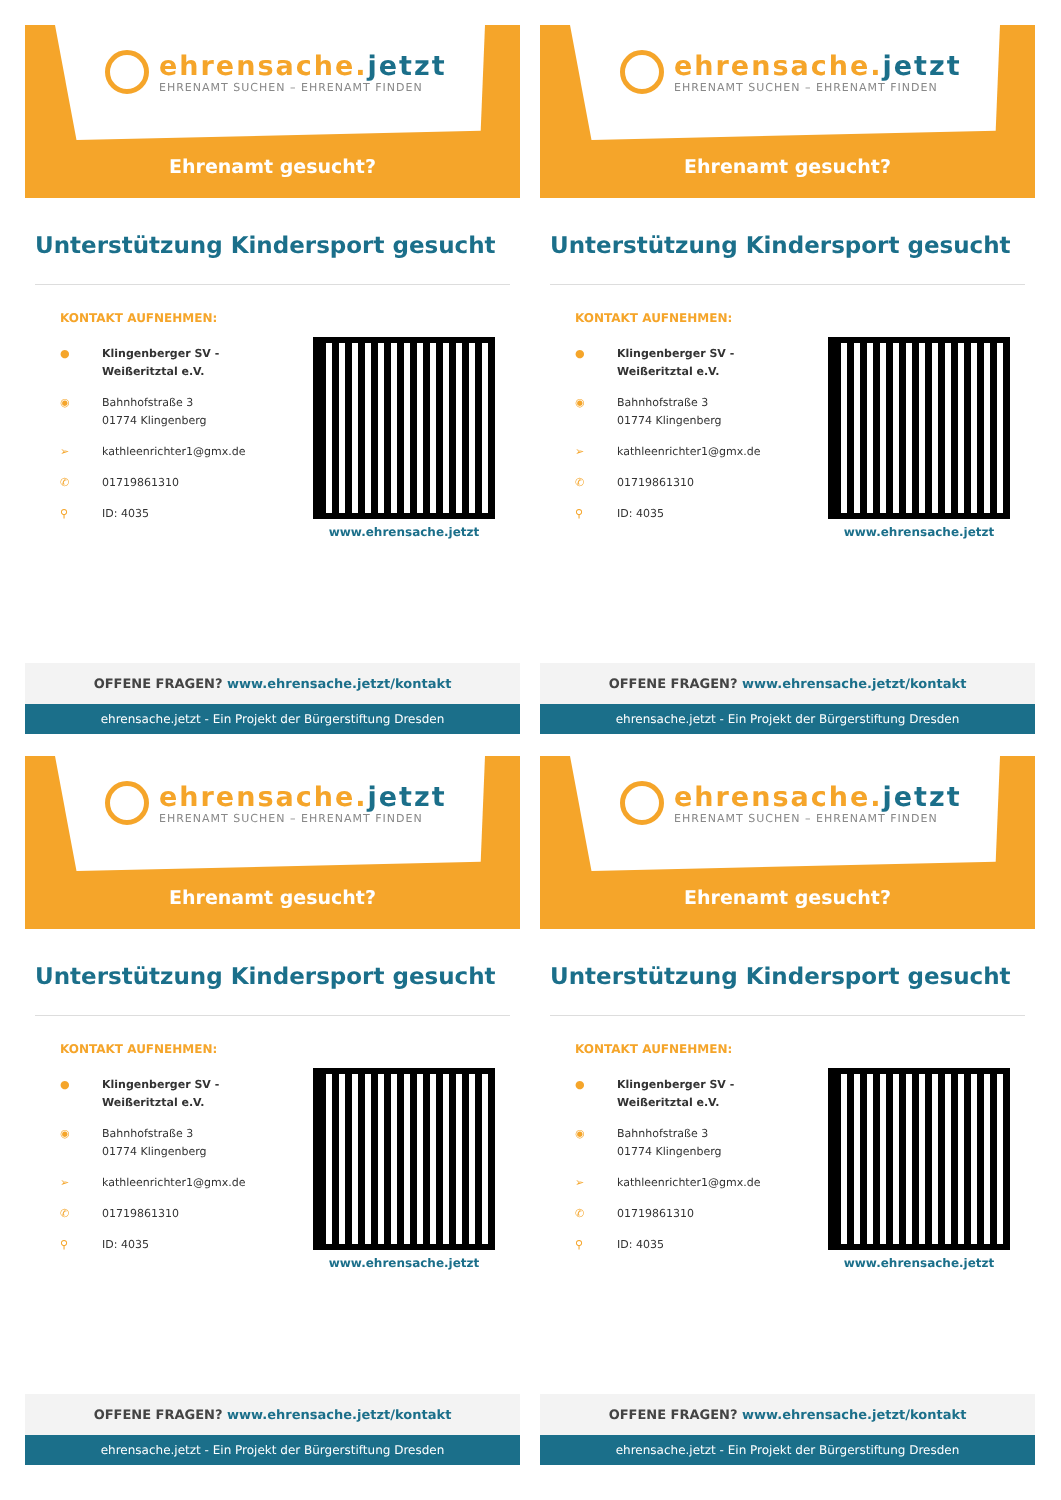ehrensache.jetzt
EHRENAMT SUCHEN – EHRENAMT FINDEN
Ehrenamt gesucht?
Unterstützung Kindersport gesucht
KONTAKT AUFNEHMEN:
● Klingenberger SV -
Weißeritztal e.V.
◉ Bahnhofstraße 3
01774 Klingenberg
➢ kathleenrichter1@gmx.de
✆ 01719861310
⚲ ID: 4035
www.ehrensache.jetzt
OFFENE FRAGEN? www.ehrensache.jetzt/kontakt
ehrensache.jetzt - Ein Projekt der Bürgerstiftung Dresden
ehrensache.jetzt
EHRENAMT SUCHEN – EHRENAMT FINDEN
Ehrenamt gesucht?
Unterstützung Kindersport gesucht
KONTAKT AUFNEHMEN:
● Klingenberger SV -
Weißeritztal e.V.
◉ Bahnhofstraße 3
01774 Klingenberg
➢ kathleenrichter1@gmx.de
✆ 01719861310
⚲ ID: 4035
www.ehrensache.jetzt
OFFENE FRAGEN? www.ehrensache.jetzt/kontakt
ehrensache.jetzt - Ein Projekt der Bürgerstiftung Dresden
ehrensache.jetzt
EHRENAMT SUCHEN – EHRENAMT FINDEN
Ehrenamt gesucht?
Unterstützung Kindersport gesucht
KONTAKT AUFNEHMEN:
● Klingenberger SV -
Weißeritztal e.V.
◉ Bahnhofstraße 3
01774 Klingenberg
➢ kathleenrichter1@gmx.de
✆ 01719861310
⚲ ID: 4035
www.ehrensache.jetzt
OFFENE FRAGEN? www.ehrensache.jetzt/kontakt
ehrensache.jetzt - Ein Projekt der Bürgerstiftung Dresden
ehrensache.jetzt
EHRENAMT SUCHEN – EHRENAMT FINDEN
Ehrenamt gesucht?
Unterstützung Kindersport gesucht
KONTAKT AUFNEHMEN:
● Klingenberger SV -
Weißeritztal e.V.
◉ Bahnhofstraße 3
01774 Klingenberg
➢ kathleenrichter1@gmx.de
✆ 01719861310
⚲ ID: 4035
www.ehrensache.jetzt
OFFENE FRAGEN? www.ehrensache.jetzt/kontakt
ehrensache.jetzt - Ein Projekt der Bürgerstiftung Dresden